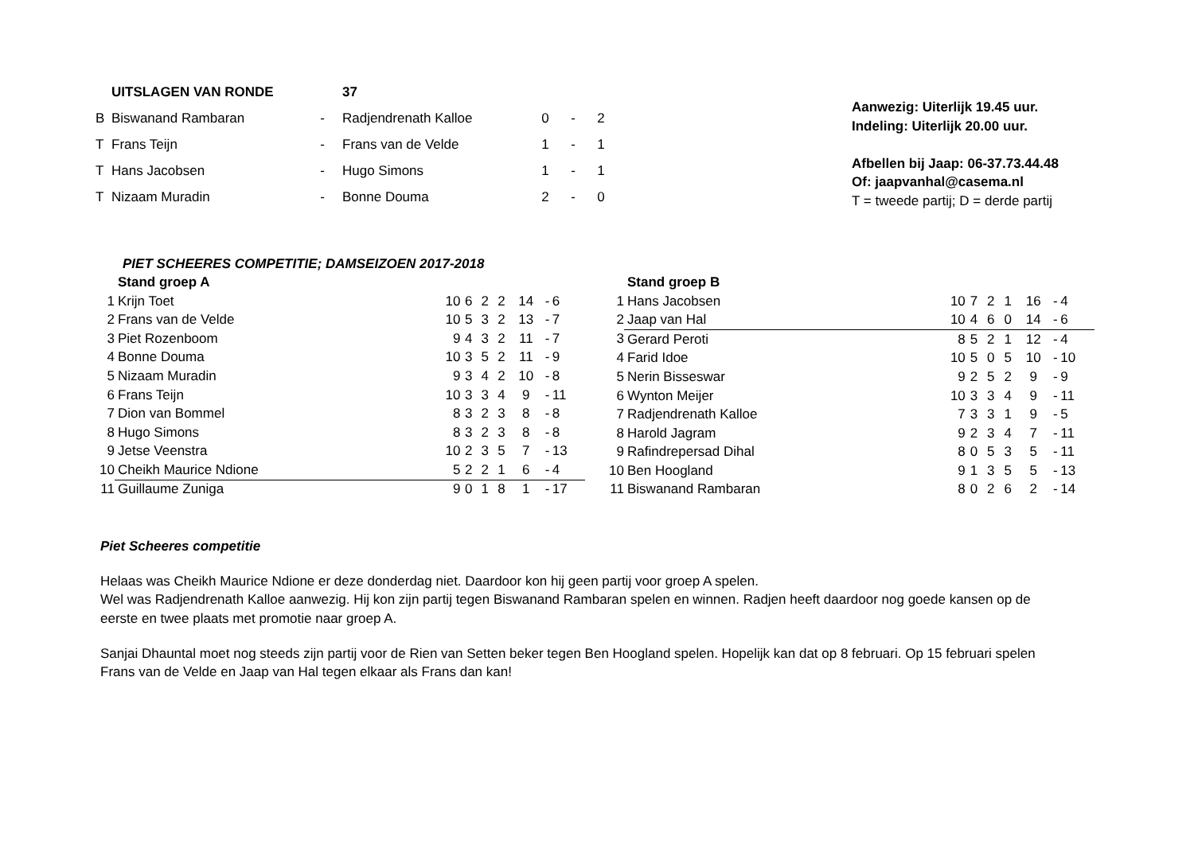| | UITSLAGEN VAN RONDE | | 37 | | | |
| B | Biswanand Rambaran | - | Radjendrenath Kalloe | 0 | - | 2 |
| T | Frans Teijn | - | Frans van de Velde | 1 | - | 1 |
| T | Hans Jacobsen | - | Hugo Simons | 1 | - | 1 |
| T | Nizaam Muradin | - | Bonne Douma | 2 | - | 0 |
Aanwezig: Uiterlijk 19.45 uur.
Indeling: Uiterlijk 20.00 uur.
Afbellen bij Jaap: 06-37.73.44.48
Of: jaapvanhal@casema.nl
T = tweede partij; D = derde partij
PIET SCHEERES COMPETITIE; DAMSEIZOEN 2017-2018
| | Stand groep A | | | | | | | |
| 1 | Krijn Toet | 10 | 6 | 2 | 2 | 14 | - | 6 |
| 2 | Frans van de Velde | 10 | 5 | 3 | 2 | 13 | - | 7 |
| 3 | Piet Rozenboom | 9 | 4 | 3 | 2 | 11 | - | 7 |
| 4 | Bonne Douma | 10 | 3 | 5 | 2 | 11 | - | 9 |
| 5 | Nizaam Muradin | 9 | 3 | 4 | 2 | 10 | - | 8 |
| 6 | Frans Teijn | 10 | 3 | 3 | 4 | 9 | - | 11 |
| 7 | Dion van Bommel | 8 | 3 | 2 | 3 | 8 | - | 8 |
| 8 | Hugo Simons | 8 | 3 | 2 | 3 | 8 | - | 8 |
| 9 | Jetse Veenstra | 10 | 2 | 3 | 5 | 7 | - | 13 |
| 10 | Cheikh Maurice Ndione | 5 | 2 | 2 | 1 | 6 | - | 4 |
| 11 | Guillaume Zuniga | 9 | 0 | 1 | 8 | 1 | - | 17 |
| | Stand groep B | | | | | | | |
| 1 | Hans Jacobsen | 10 | 7 | 2 | 1 | 16 | - | 4 |
| 2 | Jaap van Hal | 10 | 4 | 6 | 0 | 14 | - | 6 |
| 3 | Gerard Peroti | 8 | 5 | 2 | 1 | 12 | - | 4 |
| 4 | Farid Idoe | 10 | 5 | 0 | 5 | 10 | - | 10 |
| 5 | Nerin Bisseswar | 9 | 2 | 5 | 2 | 9 | - | 9 |
| 6 | Wynton Meijer | 10 | 3 | 3 | 4 | 9 | - | 11 |
| 7 | Radjendrenath Kalloe | 7 | 3 | 3 | 1 | 9 | - | 5 |
| 8 | Harold Jagram | 9 | 2 | 3 | 4 | 7 | - | 11 |
| 9 | Rafindrepersad Dihal | 8 | 0 | 5 | 3 | 5 | - | 11 |
| 10 | Ben Hoogland | 9 | 1 | 3 | 5 | 5 | - | 13 |
| 11 | Biswanand Rambaran | 8 | 0 | 2 | 6 | 2 | - | 14 |
Piet Scheeres competitie
Helaas was Cheikh Maurice Ndione er deze donderdag niet. Daardoor kon hij geen partij voor groep A spelen.
Wel was Radjendrenath Kalloe aanwezig. Hij kon zijn partij tegen Biswanand Rambaran spelen en winnen. Radjen heeft daardoor nog goede kansen op de eerste en twee plaats met promotie naar groep A.
Sanjai Dhauntal moet nog steeds zijn partij voor de Rien van Setten beker tegen Ben Hoogland spelen. Hopelijk kan dat op 8 februari. Op 15 februari spelen Frans van de Velde en Jaap van Hal tegen elkaar als Frans dan kan!